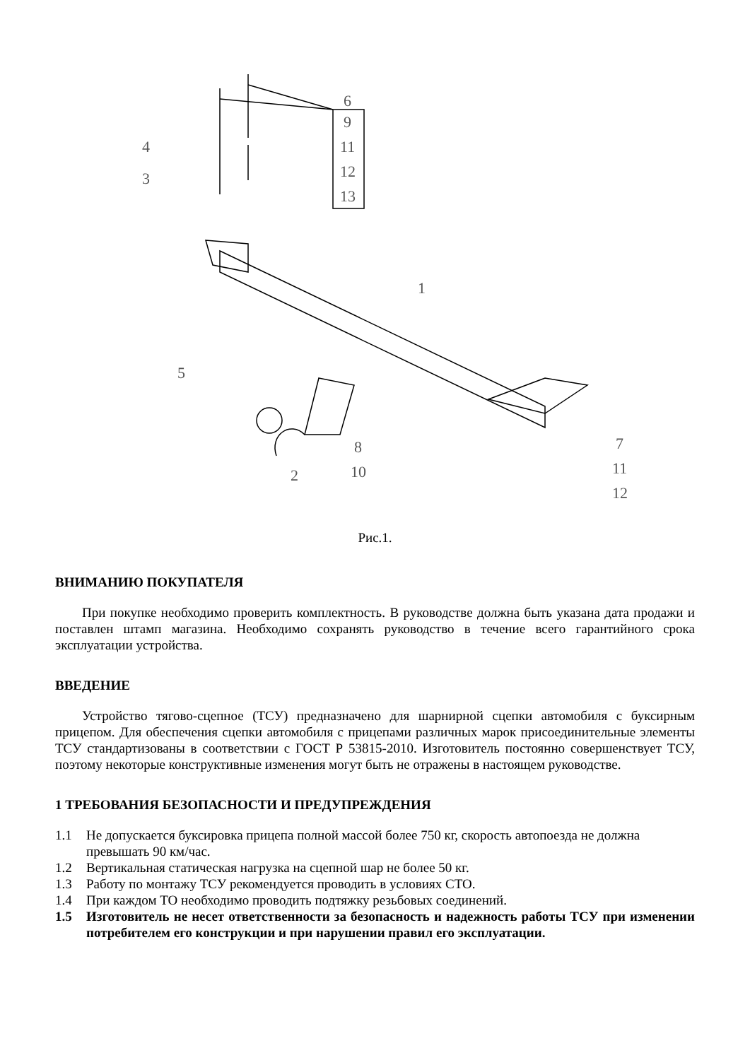6
9
11
12
13
4
3
1
5
2
8
10
7
11
12
Рис.1.
ВНИМАНИЮ ПОКУПАТЕЛЯ
При покупке необходимо проверить комплектность. В руководстве должна быть указана дата продажи и поставлен штамп магазина. Необходимо сохранять руководство в течение всего гарантийного срока эксплуатации устройства.
ВВЕДЕНИЕ
Устройство тягово-сцепное (ТСУ) предназначено для шарнирной сцепки автомобиля с буксирным прицепом. Для обеспечения сцепки автомобиля с прицепами различных марок присоединительные элементы ТСУ стандартизованы в соответствии с ГОСТ Р 53815-2010. Изготовитель постоянно совершенствует ТСУ, поэтому некоторые конструктивные изменения могут быть не отражены в настоящем руководстве.
1 ТРЕБОВАНИЯ БЕЗОПАСНОСТИ И ПРЕДУПРЕЖДЕНИЯ
1.1 Не допускается буксировка прицепа полной массой более 750 кг, скорость автопоезда не должна превышать 90 км/час.
1.2 Вертикальная статическая нагрузка на сцепной шар не более 50 кг.
1.3 Работу по монтажу ТСУ рекомендуется проводить в условиях СТО.
1.4 При каждом ТО необходимо проводить подтяжку резьбовых соединений.
1.5 Изготовитель не несет ответственности за безопасность и надежность работы ТСУ при изменении потребителем его конструкции и при нарушении правил его эксплуатации.